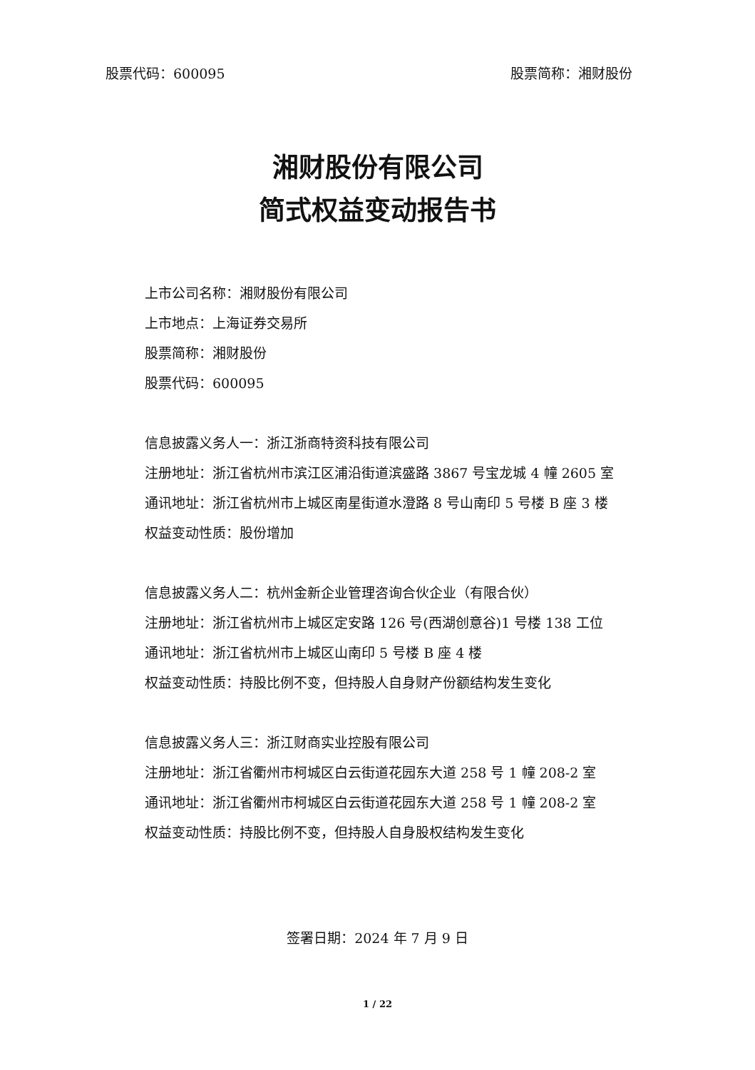股票代码：600095 股票简称：湘财股份
湘财股份有限公司
简式权益变动报告书
上市公司名称：湘财股份有限公司
上市地点：上海证券交易所
股票简称：湘财股份
股票代码：600095
信息披露义务人一：浙江浙商特资科技有限公司
注册地址：浙江省杭州市滨江区浦沿街道滨盛路 3867 号宝龙城 4 幢 2605 室
通讯地址：浙江省杭州市上城区南星街道水澄路 8 号山南印 5 号楼 B 座 3 楼
权益变动性质：股份增加
信息披露义务人二：杭州金新企业管理咨询合伙企业（有限合伙）
注册地址：浙江省杭州市上城区定安路 126 号(西湖创意谷)1 号楼 138 工位
通讯地址：浙江省杭州市上城区山南印 5 号楼 B 座 4 楼
权益变动性质：持股比例不变，但持股人自身财产份额结构发生变化
信息披露义务人三：浙江财商实业控股有限公司
注册地址：浙江省衢州市柯城区白云街道花园东大道 258 号 1 幢 208-2 室
通讯地址：浙江省衢州市柯城区白云街道花园东大道 258 号 1 幢 208-2 室
权益变动性质：持股比例不变，但持股人自身股权结构发生变化
签署日期：2024 年 7 月 9 日
1 / 22